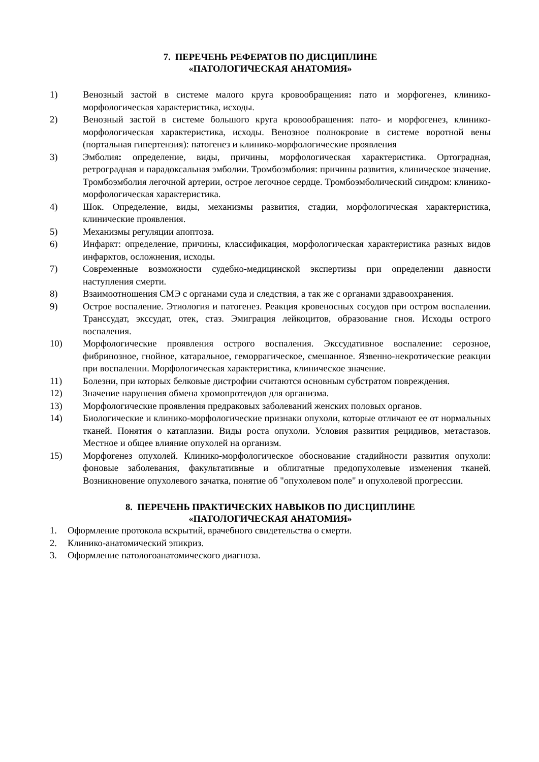7. ПЕРЕЧЕНЬ РЕФЕРАТОВ ПО ДИСЦИПЛИНЕ
«ПАТОЛОГИЧЕСКАЯ АНАТОМИЯ»
1) Венозный застой в системе малого круга кровообращения: пато и морфогенез, клинико-морфологическая характеристика, исходы.
2) Венозный застой в системе большого круга кровообращения: пато- и морфогенез, клинико-морфологическая характеристика, исходы. Венозное полнокровие в системе воротной вены (портальная гипертензия): патогенез и клинико-морфологические проявления
3) Эмболия: определение, виды, причины, морфологическая характеристика. Ортоградная, ретроградная и парадоксальная эмболии. Тромбоэмболия: причины развития, клиническое значение. Тромбоэмболия легочной артерии, острое легочное сердце. Тромбоэмболический синдром: клинико-морфологическая характеристика.
4) Шок. Определение, виды, механизмы развития, стадии, морфологическая характеристика, клинические проявления.
5) Механизмы регуляции апоптоза.
6) Инфаркт: определение, причины, классификация, морфологическая характеристика разных видов инфарктов, осложнения, исходы.
7) Современные возможности судебно-медицинской экспертизы при определении давности наступления смерти.
8) Взаимоотношения СМЭ с органами суда и следствия, а так же с органами здравоохранения.
9) Острое воспаление. Этиология и патогенез. Реакция кровеносных сосудов при остром воспалении. Транссудат, экссудат, отек, стаз. Эмиграция лейкоцитов, образование гноя. Исходы острого воспаления.
10) Морфологические проявления острого воспаления. Экссудативное воспаление: серозное, фибринозное, гнойное, катаральное, геморрагическое, смешанное. Язвенно-некротические реакции при воспалении. Морфологическая характеристика, клиническое значение.
11) Болезни, при которых белковые дистрофии считаются основным субстратом повреждения.
12) Значение нарушения обмена хромопротеидов для организма.
13) Морфологические проявления предраковых заболеваний женских половых органов.
14) Биологические и клинико-морфологические признаки опухоли, которые отличают ее от нормальных тканей. Понятия о катаплазии. Виды роста опухоли. Условия развития рецидивов, метастазов. Местное и общее влияние опухолей на организм.
15) Морфогенез опухолей. Клинико-морфологическое обоснование стадийности развития опухоли: фоновые заболевания, факультативные и облигатные предопухолевые изменения тканей. Возникновение опухолевого зачатка, понятие об "опухолевом поле" и опухолевой прогрессии.
8. ПЕРЕЧЕНЬ ПРАКТИЧЕСКИХ НАВЫКОВ ПО ДИСЦИПЛИНЕ
«ПАТОЛОГИЧЕСКАЯ АНАТОМИЯ»
1. Оформление протокола вскрытий, врачебного свидетельства о смерти.
2. Клинико-анатомический эпикриз.
3. Оформление патологоанатомического диагноза.